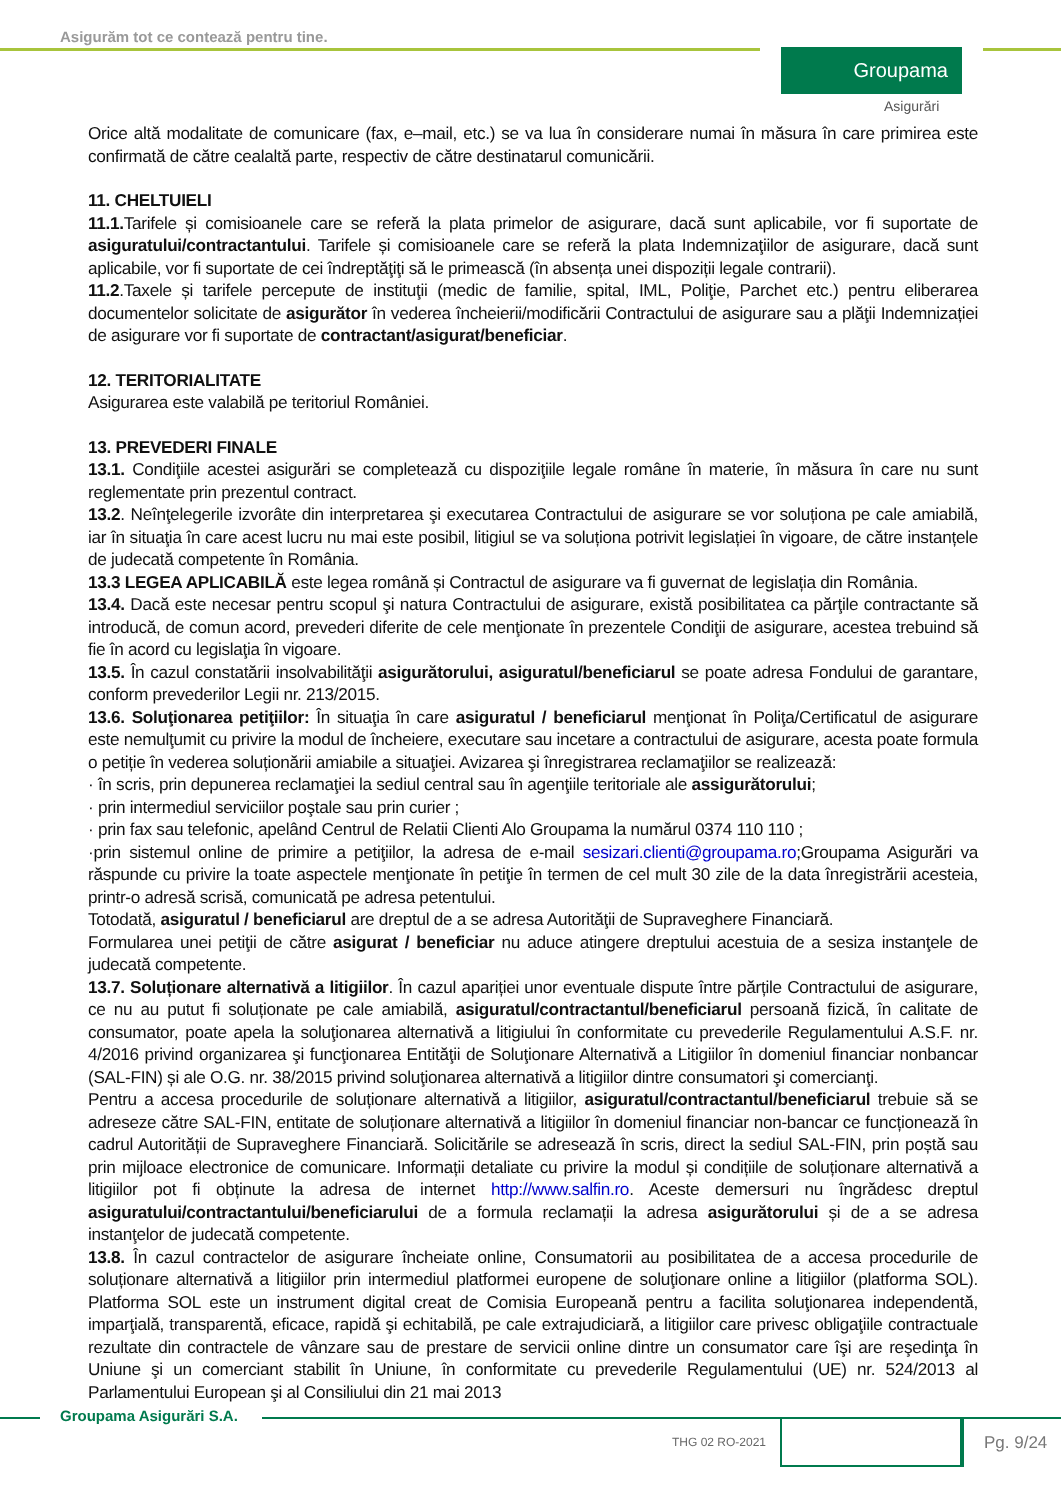Asigurăm tot ce contează pentru tine.
Groupama
Asigurări
Orice altă modalitate de comunicare (fax, e–mail, etc.) se va lua în considerare numai în măsura în care primirea este confirmată de către cealaltă parte, respectiv de către destinatarul comunicării.
11. CHELTUIELI
11.1. Tarifele și comisioanele care se referă la plata primelor de asigurare, dacă sunt aplicabile, vor fi suportate de asiguratului/contractantului. Tarifele și comisioanele care se referă la plata Indemnizaţiilor de asigurare, dacă sunt aplicabile, vor fi suportate de cei îndreptăţiţi să le primească (în absența unei dispoziții legale contrarii).
11.2.Taxele și tarifele percepute de instituţii (medic de familie, spital, IML, Poliţie, Parchet etc.) pentru eliberarea documentelor solicitate de asigurător în vederea încheierii/modificării Contractului de asigurare sau a plăţii Indemnizației de asigurare vor fi suportate de contractant/asigurat/beneficiar.
12. TERITORIALITATE
Asigurarea este valabilă pe teritoriul României.
13. PREVEDERI FINALE
13.1. Condiţiile acestei asigurări se completează cu dispoziţiile legale române în materie, în măsura în care nu sunt reglementate prin prezentul contract.
13.2. Neînţelegerile izvorâte din interpretarea şi executarea Contractului de asigurare se vor soluționa pe cale amiabilă, iar în situaţia în care acest lucru nu mai este posibil, litigiul se va soluționa potrivit legislației în vigoare, de către instanțele de judecată competente în România.
13.3 LEGEA APLICABILĂ este legea română și Contractul de asigurare va fi guvernat de legislația din România.
13.4. Dacă este necesar pentru scopul şi natura Contractului de asigurare, există posibilitatea ca părţile contractante să introducă, de comun acord, prevederi diferite de cele menţionate în prezentele Condiţii de asigurare, acestea trebuind să fie în acord cu legislaţia în vigoare.
13.5. În cazul constatării insolvabilităţii asigurătorului, asiguratul/beneficiarul se poate adresa Fondului de garantare, conform prevederilor Legii nr. 213/2015.
13.6. Soluţionarea petiţiilor: În situaţia în care asiguratul / beneficiarul menţionat în Poliţa/Certificatul de asigurare este nemulţumit cu privire la modul de încheiere, executare sau incetare a contractului de asigurare, acesta poate formula o petiție în vederea soluționării amiabile a situaţiei. Avizarea şi înregistrarea reclamaţiilor se realizează:
· în scris, prin depunerea reclamaţiei la sediul central sau în agenţiile teritoriale ale assigurătorului;
· prin intermediul serviciilor poştale sau prin curier ;
· prin fax sau telefonic, apelând Centrul de Relatii Clienti Alo Groupama la numărul 0374 110 110 ;
·prin sistemul online de primire a petiţiilor, la adresa de e-mail sesizari.clienti@groupama.ro;Groupama Asigurări va răspunde cu privire la toate aspectele menţionate în petiţie în termen de cel mult 30 zile de la data înregistrării acesteia, printr-o adresă scrisă, comunicată pe adresa petentului.
Totodată, asiguratul / beneficiarul are dreptul de a se adresa Autorităţii de Supraveghere Financiară.
Formularea unei petiţii de către asigurat / beneficiar nu aduce atingere dreptului acestuia de a sesiza instanţele de judecată competente.
13.7. Soluționare alternativă a litigiilor. În cazul apariției unor eventuale dispute între părțile Contractului de asigurare, ce nu au putut fi soluționate pe cale amiabilă, asiguratul/contractantul/beneficiarul persoană fizică, în calitate de consumator, poate apela la soluţionarea alternativă a litigiului în conformitate cu prevederile Regulamentului A.S.F. nr. 4/2016 privind organizarea şi funcţionarea Entităţii de Soluţionare Alternativă a Litigiilor în domeniul financiar nonbancar (SAL-FIN) și ale O.G. nr. 38/2015 privind soluţionarea alternativă a litigiilor dintre consumatori şi comercianţi.
Pentru a accesa procedurile de soluționare alternativă a litigiilor, asiguratul/contractantul/beneficiarul trebuie să se adreseze către SAL-FIN, entitate de soluționare alternativă a litigiilor în domeniul financiar non-bancar ce funcționează în cadrul Autorității de Supraveghere Financiară. Solicitările se adresează în scris, direct la sediul SAL-FIN, prin poștă sau prin mijloace electronice de comunicare. Informații detaliate cu privire la modul și condițiile de soluționare alternativă a litigiilor pot fi obținute la adresa de internet http://www.salfin.ro. Aceste demersuri nu îngrădesc dreptul asiguratului/contractantului/beneficiarului de a formula reclamații la adresa asigurătorului și de a se adresa instanţelor de judecată competente.
13.8. În cazul contractelor de asigurare încheiate online, Consumatorii au posibilitatea de a accesa procedurile de soluționare alternativă a litigiilor prin intermediul platformei europene de soluţionare online a litigiilor (platforma SOL). Platforma SOL este un instrument digital creat de Comisia Europeană pentru a facilita soluţionarea independentă, imparţială, transparentă, eficace, rapidă şi echitabilă, pe cale extrajudiciară, a litigiilor care privesc obligaţiile contractuale rezultate din contractele de vânzare sau de prestare de servicii online dintre un consumator care îşi are reşedinţa în Uniune şi un comerciant stabilit în Uniune, în conformitate cu prevederile Regulamentului (UE) nr. 524/2013 al Parlamentului European şi al Consiliului din 21 mai 2013
Groupama Asigurări S.A.
THG 02 RO-2021 Pg. 9/24